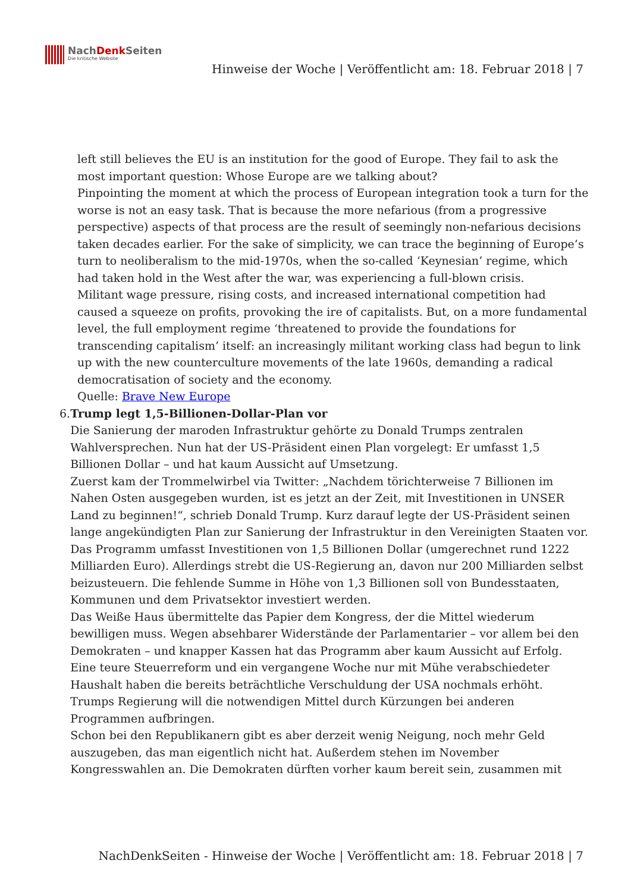NachDenk Seiten
Die kritische Website
Hinweise der Woche | Veröffentlicht am: 18. Februar 2018 | 7
left still believes the EU is an institution for the good of Europe. They fail to ask the most important question: Whose Europe are we talking about?
Pinpointing the moment at which the process of European integration took a turn for the worse is not an easy task. That is because the more nefarious (from a progressive perspective) aspects of that process are the result of seemingly non-nefarious decisions taken decades earlier. For the sake of simplicity, we can trace the beginning of Europe’s turn to neoliberalism to the mid-1970s, when the so-called ‘Keynesian’ regime, which had taken hold in the West after the war, was experiencing a full-blown crisis.
Militant wage pressure, rising costs, and increased international competition had caused a squeeze on profits, provoking the ire of capitalists. But, on a more fundamental level, the full employment regime ‘threatened to provide the foundations for transcending capitalism’ itself: an increasingly militant working class had begun to link up with the new counterculture movements of the late 1960s, demanding a radical democratisation of society and the economy.
Quelle: Brave New Europe
6. Trump legt 1,5-Billionen-Dollar-Plan vor
Die Sanierung der maroden Infrastruktur gehörte zu Donald Trumps zentralen Wahlversprechen. Nun hat der US-Präsident einen Plan vorgelegt: Er umfasst 1,5 Billionen Dollar – und hat kaum Aussicht auf Umsetzung.
Zuerst kam der Trommelwirbel via Twitter: „Nachdem törichterweise 7 Billionen im Nahen Osten ausgegeben wurden, ist es jetzt an der Zeit, mit Investitionen in UNSER Land zu beginnen!“, schrieb Donald Trump. Kurz darauf legte der US-Präsident seinen lange angekündigten Plan zur Sanierung der Infrastruktur in den Vereinigten Staaten vor. Das Programm umfasst Investitionen von 1,5 Billionen Dollar (umgerechnet rund 1222 Milliarden Euro). Allerdings strebt die US-Regierung an, davon nur 200 Milliarden selbst beizusteuern. Die fehlende Summe in Höhe von 1,3 Billionen soll von Bundesstaaten, Kommunen und dem Privatsektor investiert werden.
Das Weiße Haus übermittelte das Papier dem Kongress, der die Mittel wiederum bewilligen muss. Wegen absehbarer Widerstände der Parlamentarier – vor allem bei den Demokraten – und knapper Kassen hat das Programm aber kaum Aussicht auf Erfolg. Eine teure Steuerreform und ein vergangene Woche nur mit Mühe verabschiedeter Haushalt haben die bereits beträchtliche Verschuldung der USA nochmals erhöht. Trumps Regierung will die notwendigen Mittel durch Kürzungen bei anderen Programmen aufbringen.
Schon bei den Republikanern gibt es aber derzeit wenig Neigung, noch mehr Geld auszugeben, das man eigentlich nicht hat. Außerdem stehen im November Kongresswahlen an. Die Demokraten dürften vorher kaum bereit sein, zusammen mit
NachDenkSeiten - Hinweise der Woche | Veröffentlicht am: 18. Februar 2018 | 7